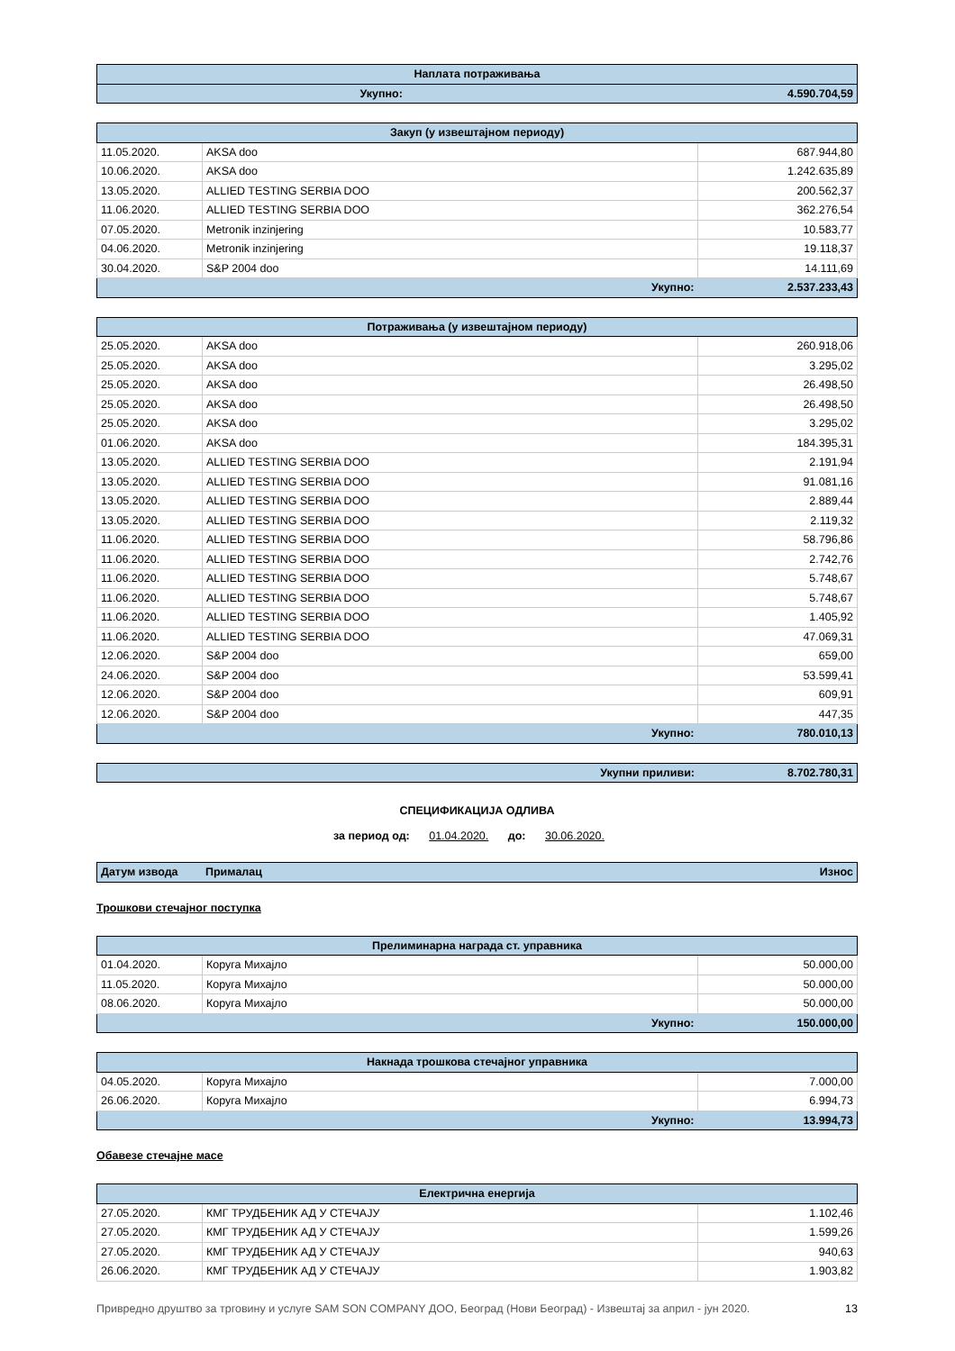| Наплата потраживања | |
| Укупно: | 4.590.704,59 |
| Закуп (у извештајном периоду) | | |
| 11.05.2020. | AKSA doo | 687.944,80 |
| 10.06.2020. | AKSA doo | 1.242.635,89 |
| 13.05.2020. | ALLIED TESTING SERBIA DOO | 200.562,37 |
| 11.06.2020. | ALLIED TESTING SERBIA DOO | 362.276,54 |
| 07.05.2020. | Metronik inzinjering | 10.583,77 |
| 04.06.2020. | Metronik inzinjering | 19.118,37 |
| 30.04.2020. | S&P 2004 doo | 14.111,69 |
| Укупно: | | 2.537.233,43 |
| Потраживања (у извештајном периоду) | | |
| 25.05.2020. | AKSA doo | 260.918,06 |
| 25.05.2020. | AKSA doo | 3.295,02 |
| 25.05.2020. | AKSA doo | 26.498,50 |
| 25.05.2020. | AKSA doo | 26.498,50 |
| 25.05.2020. | AKSA doo | 3.295,02 |
| 01.06.2020. | AKSA doo | 184.395,31 |
| 13.05.2020. | ALLIED TESTING SERBIA DOO | 2.191,94 |
| 13.05.2020. | ALLIED TESTING SERBIA DOO | 91.081,16 |
| 13.05.2020. | ALLIED TESTING SERBIA DOO | 2.889,44 |
| 13.05.2020. | ALLIED TESTING SERBIA DOO | 2.119,32 |
| 11.06.2020. | ALLIED TESTING SERBIA DOO | 58.796,86 |
| 11.06.2020. | ALLIED TESTING SERBIA DOO | 2.742,76 |
| 11.06.2020. | ALLIED TESTING SERBIA DOO | 5.748,67 |
| 11.06.2020. | ALLIED TESTING SERBIA DOO | 5.748,67 |
| 11.06.2020. | ALLIED TESTING SERBIA DOO | 1.405,92 |
| 11.06.2020. | ALLIED TESTING SERBIA DOO | 47.069,31 |
| 12.06.2020. | S&P 2004 doo | 659,00 |
| 24.06.2020. | S&P 2004 doo | 53.599,41 |
| 12.06.2020. | S&P 2004 doo | 609,91 |
| 12.06.2020. | S&P 2004 doo | 447,35 |
| Укупно: | | 780.010,13 |
| Укупни приливи: | 8.702.780,31 |
СПЕЦИФИКАЦИЈА ОДЛИВА
за период од: 01.04.2020. до: 30.06.2020.
| Датум извода | Прималац | Износ |
Трошкови стечајног поступка
| Прелиминарна награда ст. управника | | |
| 01.04.2020. | Коруга Михајло | 50.000,00 |
| 11.05.2020. | Коруга Михајло | 50.000,00 |
| 08.06.2020. | Коруга Михајло | 50.000,00 |
| Укупно: | | 150.000,00 |
| Накнада трошкова стечајног управника | | |
| 04.05.2020. | Коруга Михајло | 7.000,00 |
| 26.06.2020. | Коруга Михајло | 6.994,73 |
| Укупно: | | 13.994,73 |
Обавезе стечајне масе
| Електрична енергија | | |
| 27.05.2020. | КМГ ТРУДБЕНИК АД У СТЕЧАЈУ | 1.102,46 |
| 27.05.2020. | КМГ ТРУДБЕНИК АД У СТЕЧАЈУ | 1.599,26 |
| 27.05.2020. | КМГ ТРУДБЕНИК АД У СТЕЧАЈУ | 940,63 |
| 26.06.2020. | КМГ ТРУДБЕНИК АД У СТЕЧАЈУ | 1.903,82 |
Привредно друштво за трговину и услуге SAM SON COMPANY ДОО, Београд (Нови Београд) - Извештај за април - јун 2020. 13